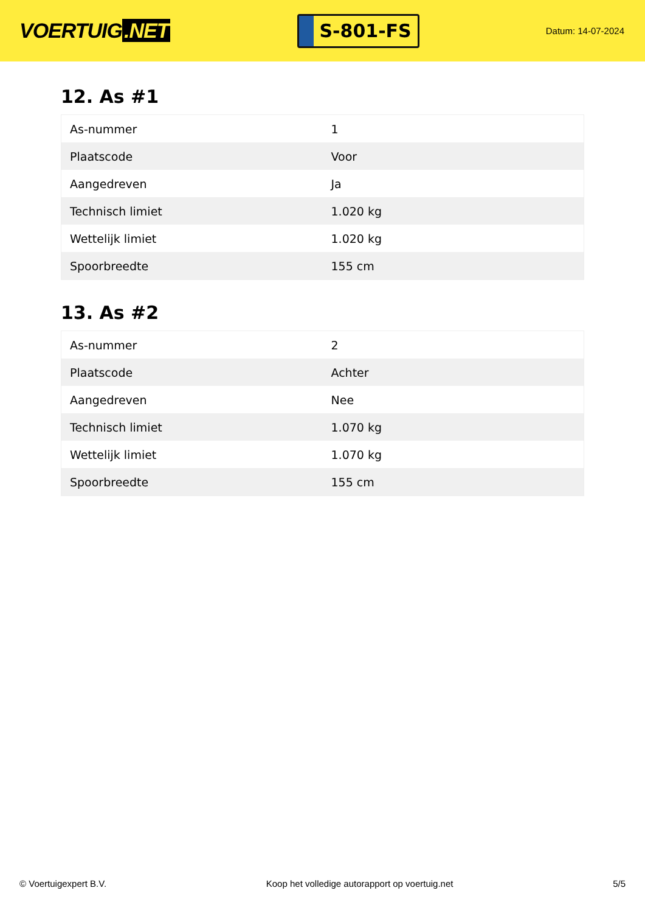VOERTUIG.NET
S-801-FS
Datum: 14-07-2024
12. As #1
| As-nummer | 1 |
| Plaatscode | Voor |
| Aangedreven | Ja |
| Technisch limiet | 1.020 kg |
| Wettelijk limiet | 1.020 kg |
| Spoorbreedte | 155 cm |
13. As #2
| As-nummer | 2 |
| Plaatscode | Achter |
| Aangedreven | Nee |
| Technisch limiet | 1.070 kg |
| Wettelijk limiet | 1.070 kg |
| Spoorbreedte | 155 cm |
© Voertuigexpert B.V. Koop het volledige autorapport op voertuig.net 5/5